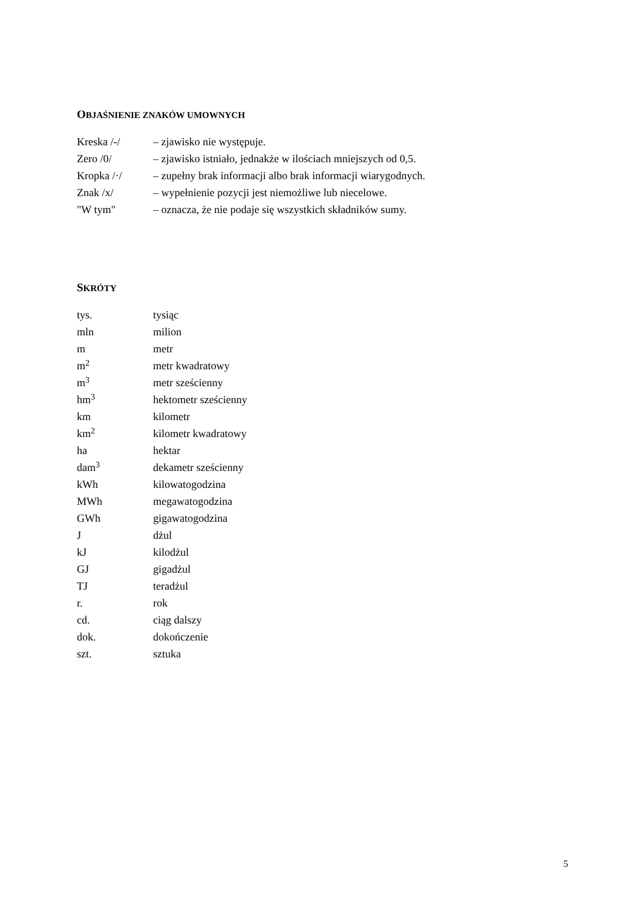OBJAŚNIENIE ZNAKÓW UMOWNYCH
Kreska /-/ – zjawisko nie występuje.
Zero /0/ – zjawisko istniało, jednakże w ilościach mniejszych od 0,5.
Kropka /·/ – zupełny brak informacji albo brak informacji wiarygodnych.
Znak /x/ – wypełnienie pozycji jest niemożliwe lub niecelowe.
"W tym" – oznacza, że nie podaje się wszystkich składników sumy.
SKRÓTY
tys. tysiąc
mln milion
m metr
m<sup>2</sup>
metr kwadratowy
m<sup>3</sup>
metr sześcienny
hm<sup>3</sup>
hektometr sześcienny
km kilometr
km<sup>2</sup>
kilometr kwadratowy
ha hektar
dam<sup>3</sup>
dekametr sześcienny
kWh kilowatogodzina
MWh megawatogodzina
GWh gigawatogodzina
J dżul
kJ kilodżul
GJ gigadżul
TJ teradżul
r. rok
cd. ciąg dalszy
dok. dokończenie
szt. sztuka
5